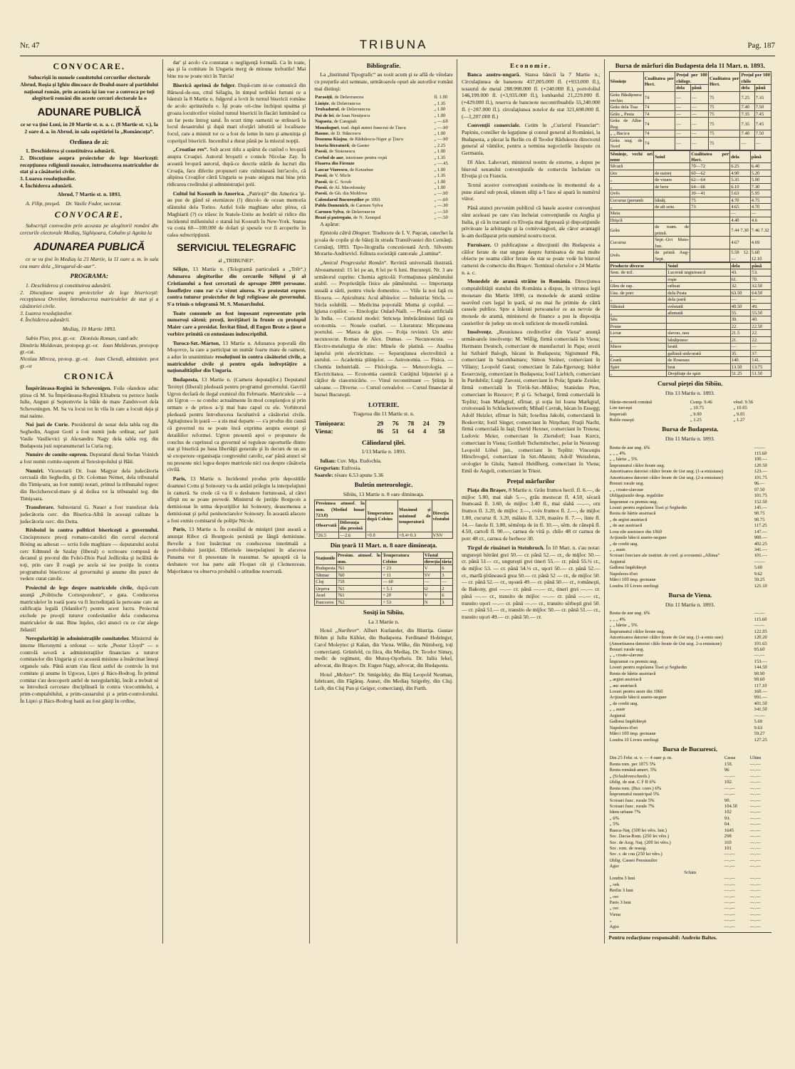Nr. 47 TRIBUNA Pag. 187
CONVOCARE.
Subscrişii în numele comitetului cercurilor electorale Abrud, Roşia şi Ighiu dincoace de Dealul-mare al partidului naţional român, prin aceasta îşi iau voe a convoca pe toţi alegětorii români din aceste cercuri electorale la o
ADUNARE PUBLICĂ
ce se va ţinè Luni, în 20 Martie st. n. a. c. (8 Martie st. v.), la 2 oare d. a. în Abrud, în sala ospětăriei la „Româncuţa“.
Ordinea de zi:
1. Deschiderea şi constituirea adunării.
2. Discuţiune asupra proiectelor de lege bisericeşti: recepţiunea religiunii mosaice, introducerea matriculelor de stat şi a căsătoriei civile.
3. Luarea resoluţiunilor.
4. Închiderea adunării.
Abrud, 7 Martie st. n. 1893.
A. Filip, preşed. Dr. Vasile Fodor, secretar.
CONVOCARE.
Subscrişii convocăm prin aceasta pe alegětorii români din cercurile electorale Mediaş, Sighişoara, Cohalm şi Agnita la
ADUNAREA PUBLICĂ
ce se va ţinè în Mediaş la 23 Martie, la 11 oare a. m. în sala cea mare dela „Strugurul-de-aur“.
PROGRAMA:
1. Deschiderea şi constituirea adunării.
2. Discuţiune asupra proiectelor de lege bisericeşti: recepţiunea Ovreilor, întroducerea matriculelor de stat şi a căsătoriei civile.
3. Luarea resoluţiunilor.
4. Închiderea adunării.
Mediaş, 10 Martie 1893.
Sabin Piso, prot. gr.-or. Dionisiu Roman, cand adv.
Dimitriu Moldovan, protopop gr.-or. Ioan Moldovan, protopop gr.-cat.
Nicolau Mircea, protop. gr.-or. Ioan Chendi, administr. prot gr.-or
CRONICĂ
Împěrăteasa-Regină în Schevenigen. Foile olandeze aduc ştirea că M. Sa Împěrăteasa-Regină Elisabeta va petrece lunile Iulie, August şi Septemvrie la băile de mare Zandsvoort dela Scheveningen. M. Sa va locuì tot în vila în care a locuit deja şi mai nainte.
Noi juzi de Curie. Presidentul de senat dela tabla reg din Seghedin, August Gottl a fost numit jude ordinar, ear' juzii Vasile Vasilievici şi Alexandru Nagy dela tabla reg. din Budapesta juzi supranumerari la Curia reg.
Numire de comite-suprem. Deputatul dietal Stefan Voinich a fost numit comite-suprem al Teresiopolului şi Băii.
Numiri. Vicenotarii Dr. Ioan Magyar dela judecătoria cercuală din Seghedin, şi Dr. Coloman Német, dela tribunalul din Timişoara, au fost numiţi notari, primul la tribunalul regesc din Becicherecul-mare şi al doilea tot la tribunalul reg. din Timişoara.
Transferare. Subnotarul G. Nauer a fost transferat dela judecătoria cerc. din Biserica-Albă în aceeaşi calitate la judecătoria cerc. din Detta.
Rěsboiul în contra politicei bisericeşti a guvernului. Cincisprezece preoţi romano-catolici din cercul electoral Bösing au adresat — scriu foile maghiare — deputatului acelui cerc Edmund de Szalay (liberal) o scrisoare compusă de decanul şi preotul din Felsö-Diós Paul Jedlicska şi iscălită de toţi, prin care îl roagă pe acela sě iee posiţie în contra programului bisericesc al guvernului şi anume din punct de vedere curat catolic.
Proiectul de lege despre matriculele civile, după-cum anunţă „Politische Correspondenz“, e gata. Conducerea matriculelor în toată ţeara va fi încredinţată la persoane care au calificaţia legală (Jidanilor?) pentru acest lucru. Proiectul exclude pe preoţii tuturor confesiunilor dela conducerea matriculelor de stat. Bine înţeles, căci atunci cu ce s'ar alege Jidanii!
Neregularităţi în administraţiile comitatelor. Ministrul de interne Hieronymi a ordonat — scrie „Pester Lloyd“ — o controlă severă a administraţiilor financiare a tuturor comitatelor din Ungaria şi cu această misiune a însărcinat înseşi organele sale. Până acum s'au făcut astfel de controle în trei comitate şi anume în Ugocea, Liptó şi Bács-Bodrog. În primul comitat s'au descoperit astfel de neregularităţi, încât a trebuit sě se întroducă cercetare disciplinară în contra vicecomitelui, a prim-comptabilului, a prim-cassarului şi a prim-controlorului. În Liptó şi Bács-Bodrog banii au fost găsiţi în ordine,
dar' şi acolo s'a constatat o negligenţă formală. Ca în toate, aşa şi la comitate în Ungaria merg de minune treburile! Mai bine nu se poate nici în Turcia!
Biserică aprinsă de fulger. După-cum ni-se comunică din Bărseul-de-sus, cttul Sělagiu, în timpul teribilei furtuni ce a bântuit la 8 Martie n. fulgerul a lovit în turnul bisericii române de acolo aprinzěndu o. Îşi poate ori-cine închipui spaima şi groaza locuitorilor vězênd turnul bisericii în flacări luminând ca un far peste întreg satul. În scurt timp oamenii se strînseră la locul desastrului şi după mari sforţări isbutiră sě localiseze focul, care a mistuit tot ce a fost de lemn în turn şi ameninţa şi coperişul bisericii. Incendiul a durat până pe la miezul nopţii.
„Croatiae res“. Sub acest titlu a apărut de curênd o broşură asupra Croaţiei. Autorul broşurii e contele Nicolae Zay. În această broşură autorul, după-ce descrie stările de lucruri din Croaţia, face diferite propuneri care culminează într'acolo, că alipirea Croaţilor cătră Ungaria se poate asigura mai bine prin ridicarea creditului şi administraţiei ţerii.
Cultul lui Kossuth în America. „Patrioţii“ din America 'şi-au pus de gând sě eternizeze (!) dincolo de ocean memoria sfântului dela Torino. Astfel foile maghiare aduc ştirea, că Maghiarii (?) ce trăesc în Statele-Unite au hotărît sě ridice din incidentul milleniului o statuă lui Kossuth în New-York. Statua va costa 60—100.000 de dolari şi spesele vor fi acoperite în calea subscripţiunii.
SERVICIUL TELEGRAFIC
al „TRIBUNEI“.
Sělişte, 13 Martie n. (Telegramă particulară a „Trib“.) Adunarea alegětorilor din cercurile Sělişteî şi al Cristianului a fost cercetată de aproape 2000 persoane. Însufleţire cum rar s'a vězut aiurea. S'a protestat expres contra tuturor proiectelor de legi religioase ale guvernului. S'a trimis o telegramă M. S. Monarchului.
Toate comunele au fost imposant representate prin numeroşi săteni; preoţi, învěţători în frunte cu protopul Maier care a presidat. Învitat fiind, dl Eugen Brote a ţinut o vorbire primită cu entusiasm indescriptibil.
Turocz-Szt.-Márton, 13 Martie n. Adunarea poporală din Moşovce, la care a participat un număr foarte mare de oameni, a adus în unanimitate resoluţiuni în contra căsătoriei civile, a matriculelor civile şi pentru egala îndreptăţire a naţionalităţilor din Ungaria.
Budapesta, 13 Martie n. (Camera deputaţilor.) Deputatul Terényi (liberal) pledează pentru programul guvernului. Gavriil Ugron declară de ilegal exmisul din Februarie. Matriculele — a zis Ugron — se conduc actualmente în mod conştienţios şi prin urmare e de prisos a-'ţi mai bate capul cu ele. Vorbitorul pledează pentru întroducerea facultativă a căsătoriei civile. Agitaţiunea în ţeară — a zis mai departe — s'a produs din causă că guvernul nu se poate încă exprima asupra esenţei şi detailiilor reformei. Ugron presentă apoi o propunere de conclus de cuprinsul ca guvernul sě reguleze raporturile dintre stat şi biserică pe basa libertăţii generale şi în decurs de un an sě exopereze organisaţia congresului catolic, ear' până atunci sě nu presente nici legea despre matricule nici cea despre căsătoria civilă.
Paris, 13 Martie n. Incidentul produs prin depositiile doamnei Cottu şi Soinoury va da astăzi prilegiu la interpelaţiuni în cameră. Se crede că va fi o desbatere furtunoasă, al cărei sfîrşit nu se poate prevedè. Ministrul de justiţie Borgeois a demisionat în urma depoziţiilor lui Soinoury, deasemenea a demisionat şi şeful penitenciarelor Soinoury. În această afacere a fost exmis comisarul de poliţie Nicole.
Paris, 13 Martie n. În consiliul de miniştri ţinut aseară a anunţat Ribot că Bourgeois persistă pe lângă demisiune. Bevelle a fost însărcinat cu conducerea interimală a portofoliului justiţiei. Diferitele interpelaţiuni în afacerea Panama vor fi presentate în reasumat. Se aşteaptă că la desbatere vor lua parte atât Floquet cât şi Clemenceau. Majoritatea va observa probabil o atitudine reservată.
Bibliografie.
La „Institutul Tipografic“ au sosit acum şi se află de vêndare cu preţurile aici semnate, următoarele opuri ale autorilor români mai distinşi:
| Parasiţii , de Delavrancea | fl. 1.80 |
| Linişte , de Delavrancea | „ 1.35 |
| Trubadurul , de Delavrancea | „ 1.80 |
| Pui de lei , de Ioan Neniţescu | „ 1.80 |
| Napasta , de Caragiali | „ —.68 |
| Monologuri , trad. după autori francezi de Tincu | „ —.90 |
| Basme , de D. Stăncescu | „ 1.80 |
| Doamna Kiajna , de Rădulescu-Niger şi Ţincu | „ —.90 |
| Istoria literaturii , de Gaster | „ 2.25 |
| Poesii , de Stoienescu | „ 1.80 |
| Cerbul de aur , istorioare pentru copii | „ 1.35 |
| Floarea din Firenze | „ —.45 |
| Lascar Viorescu , de Kotzebue | „ 1.80 |
| Poesii , de V. Micle | „ 1.35 |
| Poesii , de C. Scrob | „ 1.80 |
| Poesii , de Al. Macedonsky | „ 1.80 |
| Poesii , de Gh. din Moldova | „ —.90 |
| Calendarul Bucureştilor pe 1893 | „ —.60 |
| Pablo Domenich , de Carmen Sylva | „ —.30 |
| Carmen Sylva , de Delavrancea | „ —.50 |
| Brazi şi putregaiu , de N. Xenopol | „ —.50 |
A apărut:
Epistola cătră Diognet. Traducere de I. V. Paşcan, catechet la şcoala de copile şi de băieţi în strada Transilvaniei din Cernăuţi. Cernăuţi, 1893. Tipo-litografia concesionată Arch. Silvestru Morariu-Andrievicî. Editura societăţii cantorale „Lumina“.
„Amicul Progresului Român“. Revistă universală ilustrată. Abonamentul: 15 lei pe an, 8 lei pe 6 luni. Bucureşti. Nr. 3 are următorul cuprins: Chemia agricolă: Formaţiunea pămêntului arabil. — Proprietăţile fisice ale pămêntului. — Importanţa usuală a sării, pentru vitele domestice. — Viile la noi faţă cu filoxera. — Apicultura: Acul albinelor. — Industria: Sticla. — Sticla solubilă. — Medicina poporală: Muma şi copilul. — Igiena copiilor. — Etnologia: Oulad-Naïli. — Ploaia artificială în India. — Curierul modei: Stricteţa îmbrăcămintei faţă cu economia. — Nouele coafuri. — Literatura: Micşuneaua poetului. — Masca de gips. — Foiţa revistei: Un amic necunoscut. Roman de Alex. Dumas. — Necunoscuta. — Electro-metalurgia de zinc: Minele de platină. — Analisa laptelui prin electricitate. — Separaţiunea electrolitică a aurului. — Academia ştiinţelor. — Astronomia. — Fisica. — Chemia industrială. — Fisiologia. — Meteorologia. — Electricitatea. — Economia casnică: Curăţitul bijuteriei şi a căţilor de ciasornicărie. — Vinul reconstituant — Ştiinţa în saloane. — Diverse. — Cursul cerealelor. — Cursul financiar al bursei Bucureşti.
LOTERIE.
Tragerea din 11 Martie st. n.
| Timişoara: | 29 | 76 | 78 | 24 | 79 |
| Viena: | 86 | 51 | 64 | 4 | 58 |
Călindarul ţilei.
1/13 Martie n. 1893.
Iulian: Cuv. Mţa. Eudochia.
Gregorian: Eufrosia.
Soarele: rěsare 6.53 apune 5.36
Buletin meteorologic.
Sibiiu, 13 Martie n. 8 oare dimineaţa.
| Presiunea atmosf. în mm. (Mediul lunar 723.0) | | Temperatura după Celsius | Maximul şi minimul de temperatură | Direcţia vêntului |
| --- | --- | --- | --- | --- |
| Observată | Diferenţa din presiuă | | | |
| 726.5 | —2.6 | +0.8 | +8.4+0.3 | VNV |
Din ţeară 11 Mart. n. 8 oare dimineaţa.
| Staţiunile | Presiun. atmosf. în mm. | Temperatura Celsius | Vêntul | |
| --- | --- | --- | --- | --- |
| | | | direcţia | tăria |
| Budapesta | 761 | + 23 | V | 6 |
| Sătmar | 760 | + 11 | SV | 3 |
| Cluj | 758 | — 60 | — | — |
| Orşova | 761 | + 5.1 | O | 2 |
| Arad | 761 | + 20 | V | 6 |
| Pancsova | 762 | + 53 | N | 3 |
Sosiţi în Sibiiu.
La 3 Martie n.
Hotel „Nurihrer“. Albert Kurlander, din Bistriţa. Gustav Böhm şi Iuliu Kübler, din Budapesta. Ferdinand Holzinger, Carol Moleytec şi Kalan, din Viena. Wilke, din Nürnberg, toţi comercianţi. Grünfeld, cu fiica, din Mediaş. Dr. Teodor Simay, medic de regiment, din Mureş-Oşorheiu. Dr. Iuliu Iekel, advocat, din Braşov. Dr. Eugen Nagy, advocat, din Budapesta.
Hotel „Meltzer“. Dr. Smigelzky, din Blaj Leopold Neuman, fabricant, din Făgăraş. Auner, din Mediaş Szigethy, din Cluj. Leib, din Cluj Pan şi Geiger, comercianţi, din Furth.
Economie.
Banca austro-ungară. Starea băncii la 7 Martie n.; Circulaţinnea de banenote 437,005.000 fl. (+933.000 fl.), tesaurul de metal 288.998.000 fl. (+240.000 fl.), portofoliul 146,199.000 fl. (+3,935.000 fl.), lombardul 21,229.000 fl. (+429.000 fl.), reserva de bancnote necontribuabile 55,240.000 fl. (−287.000 fl.). circulaţiunea notelor de stat 321,698.000 fl. (—1,207.000 fl.)
Convenţii comerciale. Cetim în „Curierul Financiar“: Papiniu, consilier de legaţiune şi consul general al României, la Budapesta, a plecat la Berlin cu dl Teodor Rădulescu directorul general al vămilor, pentru a termina negocierile începute cu Germania.
Dl Alex. Lahovari, ministrul nostru de externe, a depus pe biuroul senatului convenţiunile de comerciu încheiate cu Elveţia şi cu Francia.
Textul acestor convenţiuni sosindu-ne în momentul de a pune ziarul sub presă, sûntem siliţi a-'l face sě apară în numěrul viitor.
Până atunci prevenim publicul că basele acestor convenţiuni sûnt aceleasi pe care s'au încheiat convenţiunile cu Anglia şi Italia, şi că în tractatul cu Elveţia mai figurează şi dispoziţiunile privitoare la arbitragiu şi la comivoiagiori, ale căror avantagii le-am desfăşurat prin numěrul nostru trecut.
Furnisare. O publicaţiune a direcţiunii din Budapesta a căilor ferate de stat ungare despre furnisarea de mai multe obiecte pe seama căilor ferate de stat se poate vedè în biuroul camerei de comerciu din Braşov. Terminul ofertelor e 24 Martie n. a. c.
Monedele de aramă străine în România. Direcţiunea comptabilităţii statului din România a dispus, în virtutea legii monetare din Martie 1890, ca monedele de aramă străine neavênd curs legal în ţeară, sě nu mai fie primite de cătră cassele publice. Spre a înlesni persoanelor ce au nevoie de monede de aramă, ministerul de finance a pus la disposiţia cassierilor de judeţe un stock suficient de monedă română.
Insolvenţe. „Reuniunea creditorilor din Viena“ anunţă următoarele insolvenţe: M. Willig, firmă comercială în Viena; Hermann Deutsch, comerciant de manufacturi în Papa; erezii lui Szibárd Balogh, băcani în Budapesta; Sigismund Pik, comerciant în Satombamare; Simon Steiner, comerciant în Villany; Leopold Garai; comerciant în Zala-Egerszeg; Isidor Eeuerczeig, comerciant în Budapesta; Iosif Liebich, comerciant în Pardubilz; Luigi Zarossi, comerciant în Pola; Ignatie Zeisler, firmă comercială în Török-Szt.-Miklos; Stanislau Pion, comerciant în Rzeszov; P. şi G. Schargel, firmă comercială în Teplitz; Ioan Markgraf, sfîrnar, şi soţia lui Ioana Markgraf, croitoreasă în Schlackenwerth; Mihail Cavrak, băcan în Essegg; Adolf Heizler, sfîrnar în Sált; Iosefina Jakobi, comerciantă în Boskovitz; Iosif Singer, comerciant în Nirşchan; Fraţii Nacht, firmă comercială în Iaşi; David Hexner, comerciant în Trstena; Ludovic Meier, comerciant în Ziersdorf; Ioan Kurcz, comerciant în Viena; Gottlieb Tschernitschec, pelar în Neuzeug: Leopold Löbel jun., comerciant în Teplitz: Vincenţiu Hirschvogel, comerciant în Szt.-Marein; Adolf Weissbrun, orologier în Giula; Samoil Heidlberg, comerciant în Viena; Emil de Angeli, comerciant în Triest.
Preţul mărfurilor
Piaţa din Braşov, 8 Martie n. Grâu frumos hectl. fl. 6.—, de mijloc 5.80, mai slab 5.—, grâu mestecat fl. 4.50, sěcară frumoasă fl. 3.60, de mijloc 3.40 fl., mai slabă —.—, orz frumos fl. 3.20, de mijloc 3.—, ověs frumos fl. 2.—, de mijloc 1.80, cucuruz fl. 3.20, mălaiu fl. 3.20, mazěre fl. 7.—, linte fl. 14.— fasole fl. 3.80, sěmênţa de in fl. 10.—, sêm. de cânepă fl. 4.50, cartofi fl. 90.—, carnea de vită p. chilo 48 cr carnea de porc 48 cr., carnea de berbece 30.
Tîrgul de rîmători în Steinbruch. În 10 Mart. n. s'au notat: ungureşti bětrâni grei 50.— cr. până 52.— cr., de mijloc 50.— cr. până 51— cr., ungureşti grei tineri 55.— cr. până 55.½ cr., de mijloc 53. — cr. până 54.½ cr., uşori 50.— cr. până 52.— cr., marfă ţěrănească grea 50.— cr. până 52 — cr., de mijloc 50.— cr. până 52.— cr., uşoară 49.— cr. până 50.— cr., româneşti, de Bakony, grei —.— cr. până —.— cr., tineri grei —.— cr. până —.— cr., transito de mijloc —.— cr. până —.— cr., transito uşori —.— cr. până —.— cr., transito sěrbeşti grei 50.— cr. până 51.— cr., transito de mijloc 50.— cr. până 51.— cr., transito uşori 49.— cr. până 50.— cr.
Bursa de mărfuri din Budapesta dela 11 Mart. n. 1893.
| Sěminţe | Cualitatea per Hect. | Preţul per 100 chilogr. | | Cualitatea per Hect. | Preţul per 100 chilo | |
| --- | --- | --- | --- | --- | --- | --- |
| | | dela | până | | dela | până |
| Grâu Bănăţenesc vechiu | 74 | — | — | 75 | 7.25 | 7.35 |
| Grâu dela Tisa | 74 | — | — | 75 | 7.40 | 7.50 |
| Grâu „ Pesta | 74 | — | — | 75 | 7.35 | 7.45 |
| Grâu de Alba-Reg. | 74 | — | — | 75 | 7.35 | 7.45 |
| „ „ Bacica | 74 | — | — | 75 | 7.40 | 7.50 |
| Grâu ung. de Nord | 74 | — | — | 75 | — | — |
| Sěminţe, vechi ori noue | Soiul | Cualitatea per Hect. | dela | până |
| --- | --- | --- | --- | --- |
| Sěcară | | 70—72 | 6.25 | 6.40 |
| Orz | de nutreţ | 60—62 | 4.90 | 5.20 |
| „ | de vinars | 62—64 | 5.35 | 5.80 |
| „ | de bere | 64—66 | 6.10 | 7.30 |
| Ověs | | 39—41 | 5.63 | 5.95 |
| Cucuruz (porumb | bănăţ. | 75 | 4.70 | 4.75 |
| „ | de alt soiu | 73 | 4.65 | 4.70 |
| Meiu | | | — | — |
| Hrişcă | | | 4.40 | 4.6 |
| Grâu | de toam. de primă. | | 7.44 7.30 | 7.46 7.32 |
| Cucuruz | Sept.-Oct Maiu-Iun. | | 4.67 | 4.69 |
| Ověs | de primă. Aug-Sept. | | 5.58 12.— | 5.60 12.10 |
| Producte diverse | Soiul | dela | până |
| --- | --- | --- | --- |
| Sem. de trif. | Lucernă ungurească | 43. | 53. |
| „ | roşie | 61. | 70. |
| Oleu de rap. | rafinat | 32. | 32.50 |
| Uns. de porc | dela Pesta | 63.50 | 64.50 |
| „ | dela ţeară | — | — |
| Slănină | svêntată | 48.50 | 49. |
| „ | afumată | 55. | 55.50 |
| Sěu | | 39. | 40. |
| Prune | | 22. | 22.50 |
| Lictar | slavon, nou | 21.5 | 22. |
| „ | bănăţenesc | 21. | 22. |
| Miere | brută | — | — |
| „ | galbină străcurată | 35. | 37. |
| Ceară | de Rosenau | 140. | 141. |
| Spirt | brut | 13.50 | 13.75 |
| „ | Drojdiuţe de spirt | 51.25 | 51.50 |
Cursul pieţei din Sibiiu.
Din 13 Martie n. 1893.
| Hârtie-monetă română | Cump. 9.46 | vênd. 9.56 |
| Lire turceşti | „ 10.75 | „ 10.85 |
| Imperiali | „ 9.80 | „ 9.85 |
| Ruble ruseşti | „ 1.25 | „ 1.27 |
Bursa de Budapesta.
Din 11 Martie n. 1893.
| Renta de aur ung. 6% | —.— |
| „ „ „ 4% | 115.60 |
| „ „ hârtie „ 5% | 100.— |
| Împrumutul căilor ferate ung. | 120.50 |
| Amortisarea datoriei căilor ferate de Ost ung. (1-a emisiune) | 123.— |
| Amortisarea datoriei căilor ferate de Ost ung. (2-a emisiune) | 101.75 |
| Bonuri rurale ung. | 96.— |
| „ „ croate-slavone | 97.50 |
| Obligaţiunile desp. regaliilor | 101.75 |
| Împrumut cu premiu ung. | 152.50 |
| Losuri pentru regularea Tisei şi Seghedin | 145.— |
| Renta de hârtie austriacă | 98.75 |
| „ de argint austriacă | 98.75 |
| „ de aur austriacă | 117.25 |
| Losu rile austriace din 1860 | 147.— |
| Acţiunile băncii austro-ungare | 988.— |
| „ de credit ung. | 402.25 |
| „ „ austr. | 341.— |
| Scrisuri fonciare ale institut. de cred. şi economii „Albina“ | 101.— |
| Argintul | —.— |
| Galbeni împěrăteşti | 5.68 |
| Napoleon-d'ori | 9.62 |
| Mărci 100 imp. germane | 59.25 |
| Londra 10 Livers sterlingi | 121.10 |
Bursa de Viena.
Din 11 Martie n. 1893.
| Renta de aur ung. 6% | —.— |
| „ „ „ 4% | 115.60 |
| „ „ hârtie „ 5% | —.— |
| Împrumutul căilor ferate ung. | 122.85 |
| Amortisarea datoriei căilor ferate de Ost ung. (1-a emis une) | 120.20 |
| (Amortisarea datoriei căilo ferate de Ost ung. 2-a emisiune) | 101.65 |
| Bonuri rurale ung. | 95.60 |
| „ „ croate-slavone | —.— |
| Împrumut cu premiu ung. | 153.— |
| Losuri pentru regularea Tisei şi Seghedin | 144.50 |
| Renta de hârtie austriacă | 98.90 |
| „ argint austriacă | 98.60 |
| „ aur austriacă | 117.10 |
| Losuri pentru austr din 1860 | 168.— |
| Acţiunile băncii austro-ungare | 991.— |
| „ de credit ung. | 401.50 |
| „ „ austr | 341.50 |
| Argintul | —.— |
| Galbeni împěrăteşti | 5.69 |
| Napoleon-d'ori | 9.63 |
| Mărci 100 imp. germane | 59.27 |
| Londra 10 Livres sterlingi | 127.25 |
Bursa de Bucuresci.
| Din 25 Febr. st. v. — 4 oare p. m. | Cassa | Ultim |
| Renta rom. per 1875 5% | 158. | —.— |
| Renta română amort. 5% | 96 | —.— |
| „ (Schuldverschreib.) | —.— | —.— |
| Oblig. de stat. C F R 6% | 102. | —.— |
| Renta rom. (Rur. conv.) 6% | —.— | —.— |
| Împrumutul municipal 5% | —.— | —.— |
| Scrisuri func. rurale 5% | 98. | —.— |
| Scrisuri func. rurale 7% | 104.50 | —.— |
| Idem urbane 7% | 102 | —.— |
| „ 6% | 93. | —.— |
| „ 5% | 84. | —.— |
| Banca-Naţ. (500 lei vêrs. într.) | 1645 | —.— |
| Soc. Dacia-Rom. (250 lei vêrs.) | 298 | —.— |
| Soc. de Asig. Naţ. (200 lei vêrs.) | 310 | —.— |
| Soc. rom. de reasig. | 101 | —.— |
| Soc. r. de con (250 lei vêrs.) | —.— | —.— |
| Oblig. Cassei Pensiunilor | —.— | —.— |
| Agio | —.— | —.— |
| Schim | | |
| Londra 3 luni | —.— | —.— |
| „ cek | —.— | —.— |
| Berlin 3 luni | —.— | —.— |
| „ cec | —.— | —.— |
| Paris 3 luni | —.— | —.— |
| „ cec | —.— | —.— |
| Viena | —.— | —.— |
| „ | —.— | —.— |
| Agio | —.— | —.— |
Pentru redacţiune responsabil: Andreiu Baltes.